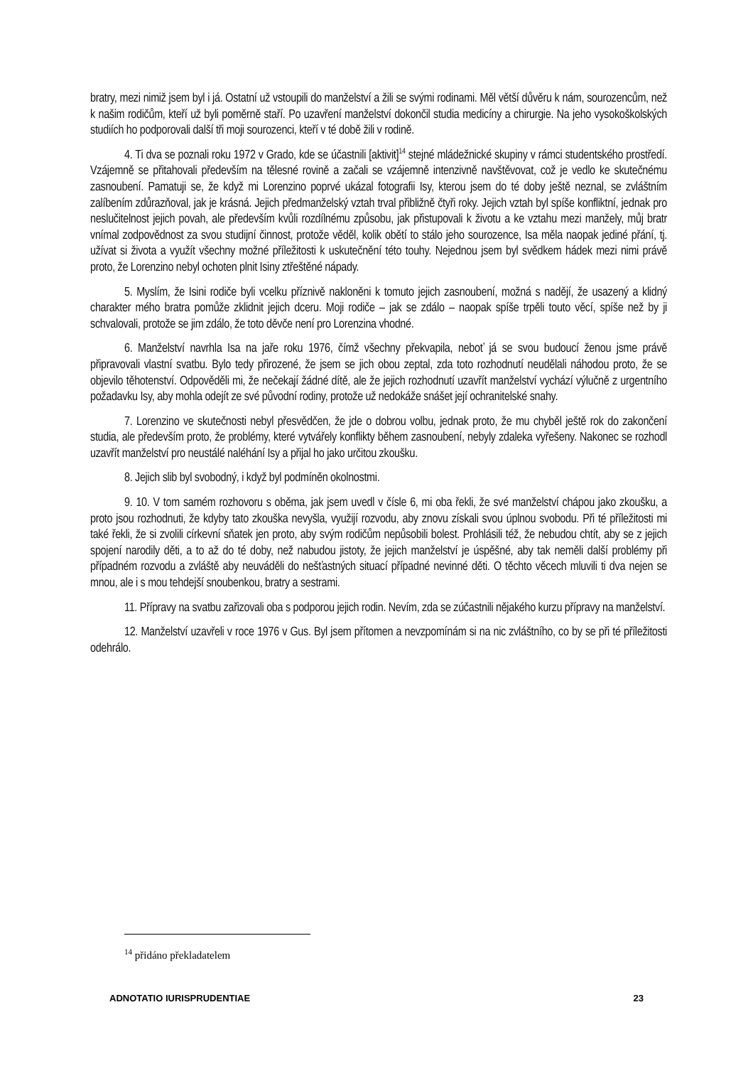bratry, mezi nimiž jsem byl i já. Ostatní už vstoupili do manželství a žili se svými rodinami. Měl větší důvěru k nám, sourozencům, než k našim rodičům, kteří už byli poměrně staří. Po uzavření manželství dokončil studia medicíny a chirurgie. Na jeho vysokoškolských studiích ho podporovali další tři moji sourozenci, kteří v té době žili v rodině.
4. Ti dva se poznali roku 1972 v Grado, kde se účastnili [aktivit]<sup>14</sup> stejné mládežnické skupiny v rámci studentského prostředí. Vzájemně se přitahovali především na tělesné rovině a začali se vzájemně intenzivně navštěvovat, což je vedlo ke skutečnému zasnoubení. Pamatuji se, že když mi Lorenzino poprvé ukázal fotografii Isy, kterou jsem do té doby ještě neznal, se zvláštním zalíbením zdůrazňoval, jak je krásná. Jejich předmanželský vztah trval přibližně čtyři roky. Jejich vztah byl spíše konfliktní, jednak pro neslučitelnost jejich povah, ale především kvůli rozdílnému způsobu, jak přistupovali k životu a ke vztahu mezi manžely, můj bratr vnímal zodpovědnost za svou studijní činnost, protože věděl, kolik obětí to stálo jeho sourozence, Isa měla naopak jediné přání, tj. užívat si života a využít všechny možné příležitosti k uskutečnění této touhy. Nejednou jsem byl svědkem hádek mezi nimi právě proto, že Lorenzino nebyl ochoten plnit Isiny ztřeštěné nápady.
5. Myslím, že Isini rodiče byli vcelku příznivě nakloněni k tomuto jejich zasnoubení, možná s nadějí, že usazený a klidný charakter mého bratra pomůže zklidnit jejich dceru. Moji rodiče – jak se zdálo – naopak spíše trpěli touto věcí, spíše než by ji schvalovali, protože se jim zdálo, že toto děvče není pro Lorenzina vhodné.
6. Manželství navrhla Isa na jaře roku 1976, čímž všechny překvapila, neboť já se svou budoucí ženou jsme právě připravovali vlastní svatbu. Bylo tedy přirozené, že jsem se jich obou zeptal, zda toto rozhodnutí neudělali náhodou proto, že se objevilo těhotenství. Odpověděli mi, že nečekají žádné dítě, ale že jejich rozhodnutí uzavřít manželství vychází výlučně z urgentního požadavku Isy, aby mohla odejít ze své původní rodiny, protože už nedokáže snášet její ochranitelské snahy.
7. Lorenzino ve skutečnosti nebyl přesvědčen, že jde o dobrou volbu, jednak proto, že mu chyběl ještě rok do zakončení studia, ale především proto, že problémy, které vytvářely konflikty během zasnoubení, nebyly zdaleka vyřešeny. Nakonec se rozhodl uzavřít manželství pro neustálé naléhání Isy a přijal ho jako určitou zkoušku.
8. Jejich slib byl svobodný, i když byl podmíněn okolnostmi.
9. 10. V tom samém rozhovoru s oběma, jak jsem uvedl v čísle 6, mi oba řekli, že své manželství chápou jako zkoušku, a proto jsou rozhodnuti, že kdyby tato zkouška nevyšla, využijí rozvodu, aby znovu získali svou úplnou svobodu. Při té příležitosti mi také řekli, že si zvolili církevní sňatek jen proto, aby svým rodičům nepůsobili bolest. Prohlásili též, že nebudou chtít, aby se z jejich spojení narodily děti, a to až do té doby, než nabudou jistoty, že jejich manželství je úspěšné, aby tak neměli další problémy při případném rozvodu a zvláště aby neuváděli do nešťastných situací případné nevinné děti. O těchto věcech mluvili ti dva nejen se mnou, ale i s mou tehdejší snoubenkou, bratry a sestrami.
11. Přípravy na svatbu zařizovali oba s podporou jejich rodin. Nevím, zda se zúčastnili nějakého kurzu přípravy na manželství.
12. Manželství uzavřeli v roce 1976 v Gus. Byl jsem přítomen a nevzpomínám si na nic zvláštního, co by se při té příležitosti odehrálo.
<sup>14</sup> přidáno překladatelem
ADNOTATIO IURISPRUDENTIAE 23